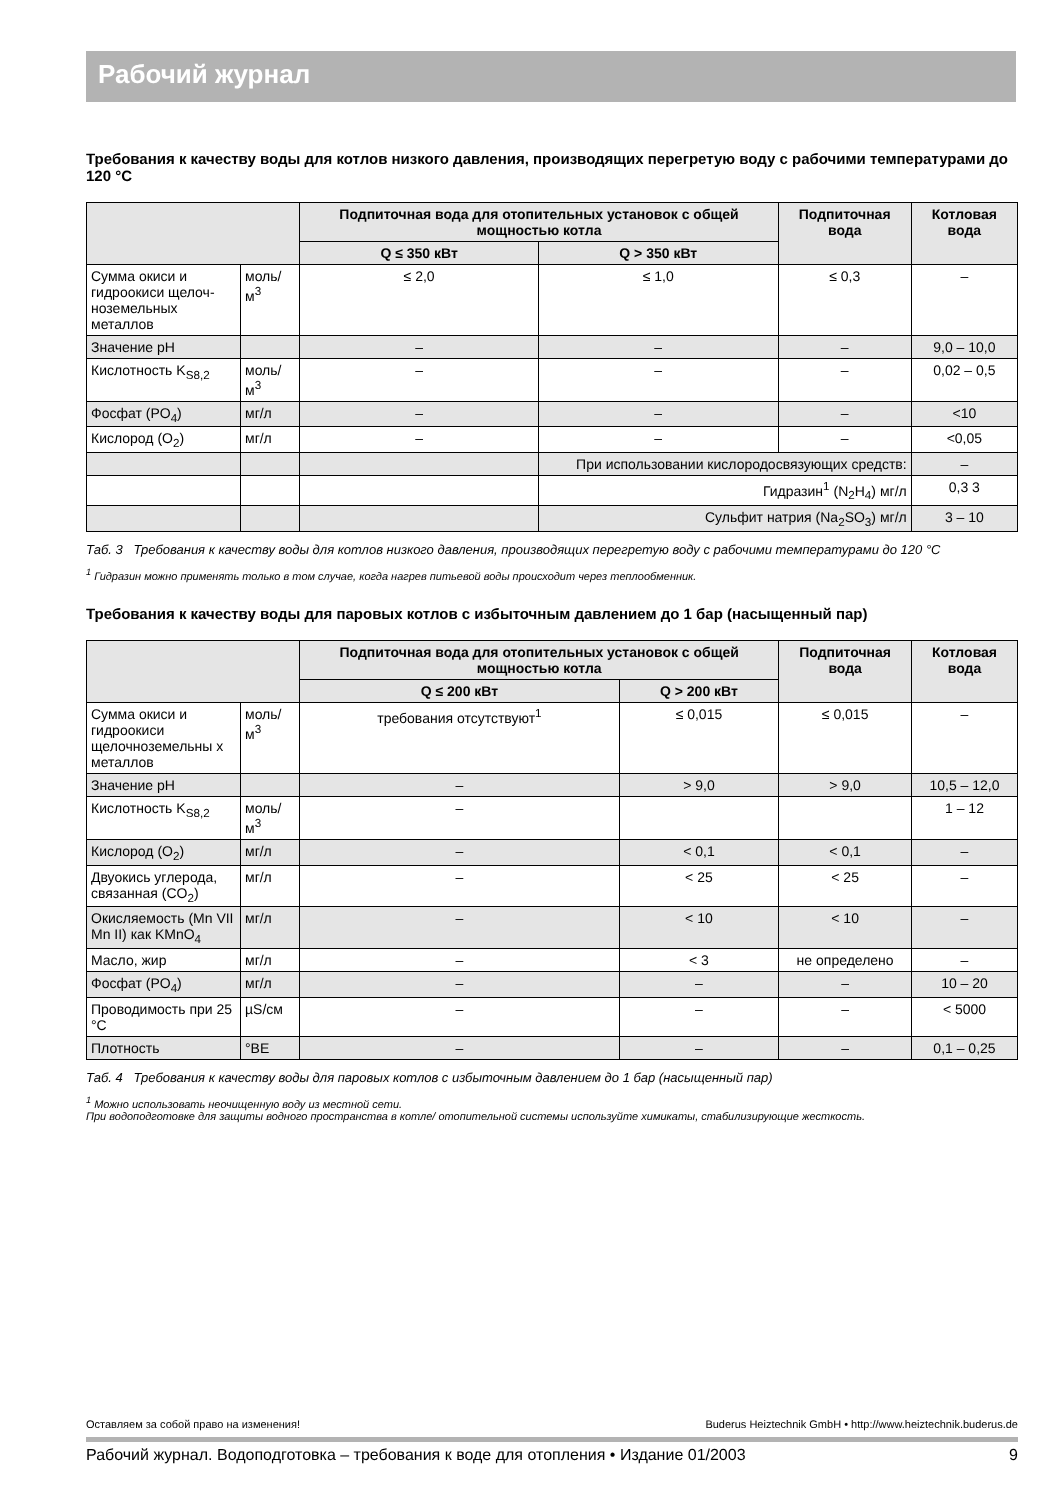Рабочий журнал
Требования к качеству воды для котлов низкого давления, производящих перегретую воду с рабочими температурами до 120 °C
| | | Подпиточная вода для отопительных установок с общей мощностью котла | | Подпиточная вода | Котловая вода |
| --- | --- | --- | --- | --- | --- |
| | | Q ≤ 350 кВт | Q > 350 кВт | | |
| Сумма окиси и гидроокиси щелоч-ноземельных металлов | моль/м<sup>3</sup> | ≤ 2,0 | ≤ 1,0 | ≤ 0,3 | – |
| Значение pH | | – | – | – | 9,0 – 10,0 |
| Кислотность K<sub>S8,2</sub> | моль/м<sup>3</sup> | – | – | – | 0,02 – 0,5 |
| Фосфат (PO<sub>4</sub>) | мг/л | – | – | – | <10 |
| Кислород (O<sub>2</sub>) | мг/л | – | – | – | <0,05 |
| | | | При использовании кислородосвязующих средств: | | – |
| | | | Гидразин<sup>1</sup> (N<sub>2</sub>H<sub>4</sub>) мг/л | | 0,3 3 |
| | | | Сульфит натрия (Na<sub>2</sub>SO<sub>3</sub>) мг/л | | 3 – 10 |
Таб. 3 Требования к качеству воды для котлов низкого давления, производящих перегретую воду с рабочими температурами до 120 °C
<sup>1</sup> Гидразин можно применять только в том случае, когда нагрев питьевой воды происходит через теплообменник.
Требования к качеству воды для паровых котлов с избыточным давлением до 1 бар (насыщенный пар)
| | | Подпиточная вода для отопительных установок с общей мощностью котла | | Подпиточная вода | Котловая вода |
| --- | --- | --- | --- | --- | --- |
| | | Q ≤ 200 кВт | Q > 200 кВт | | |
| Сумма окиси и гидроокиси щелочноземельны х металлов | моль/м<sup>3</sup> | требования отсутствуют<sup>1</sup> | ≤ 0,015 | ≤ 0,015 | – |
| Значение pH | | – | > 9,0 | > 9,0 | 10,5 – 12,0 |
| Кислотность K<sub>S8,2</sub> | моль/м<sup>3</sup> | – | | | 1 – 12 |
| Кислород (O<sub>2</sub>) | мг/л | – | < 0,1 | < 0,1 | – |
| Двуокись углерода, связанная (CO<sub>2</sub>) | мг/л | – | < 25 | < 25 | – |
| Окисляемость (Mn VII Mn II) как KMnO<sub>4</sub> | мг/л | – | < 10 | < 10 | – |
| Масло, жир | мг/л | – | < 3 | не определено | – |
| Фосфат (PO<sub>4</sub>) | мг/л | – | – | – | 10 – 20 |
| Проводимость при 25 °C | µS/см | – | – | – | < 5000 |
| Плотность | °BE | – | – | – | 0,1 – 0,25 |
Таб. 4 Требования к качеству воды для паровых котлов с избыточным давлением до 1 бар (насыщенный пар)
<sup>1</sup> Можно использовать неочищенную воду из местной сети.
При водоподготовке для защиты водного пространства в котле/ отопительной системы используйте химикаты, стабилизирующие жесткость.
Оставляем за собой право на изменения! Buderus Heiztechnik GmbH • http://www.heiztechnik.buderus.de
Рабочий журнал. Водоподготовка – требования к воде для отопления • Издание 01/2003 9